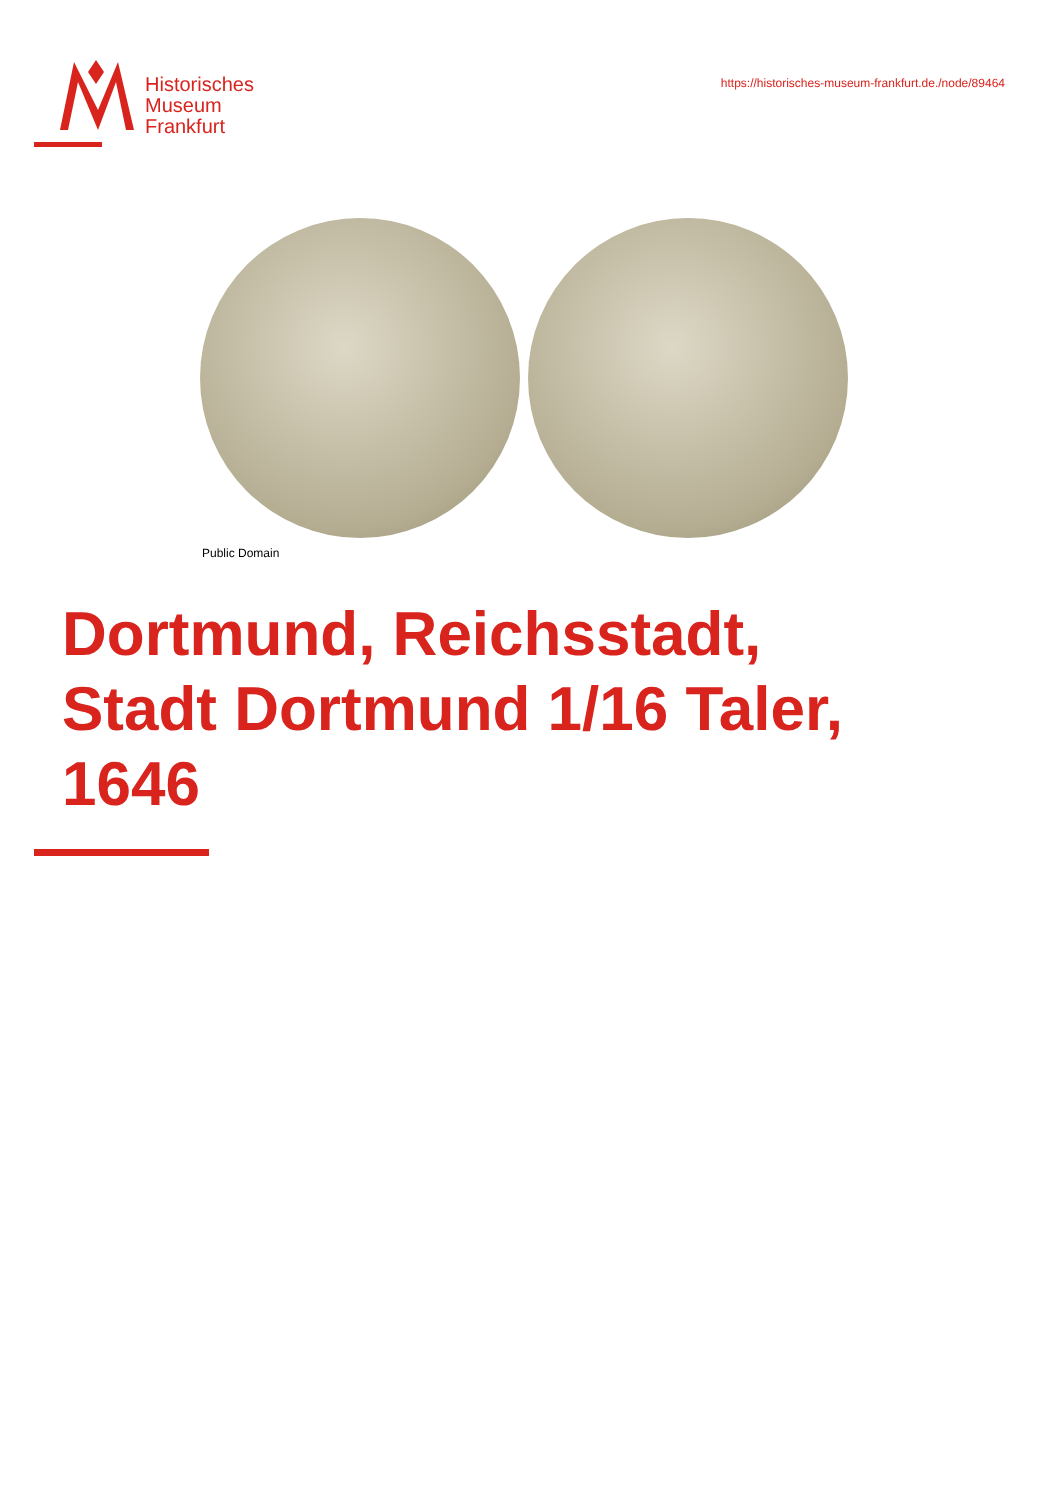Historisches
Museum
Frankfurt
https://historisches-museum-frankfurt.de./node/89464
Public Domain
Dortmund, Reichsstadt,
Stadt Dortmund 1/16 Taler,
1646